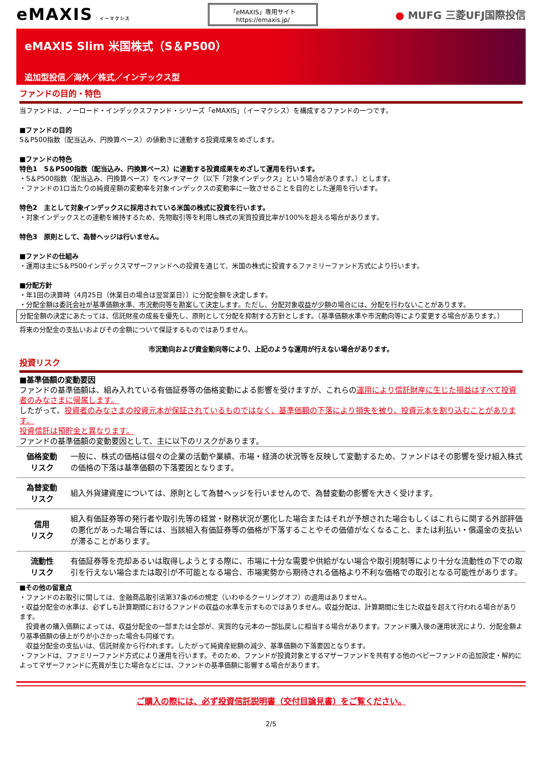eMAXIS イーマクシス
「eMAXIS」専用サイト
https://emaxis.jp/
● MUFG 三菱UFJ国際投信
eMAXIS Slim 米国株式（S＆P500）
追加型投信／海外／株式／インデックス型
ファンドの目的・特色
当ファンドは、ノーロード・インデックスファンド・シリーズ「eMAXIS」（イーマクシス）を構成するファンドの一つです。
■ファンドの目的
S＆P500指数（配当込み、円換算ベース）の値動きに連動する投資成果をめざします。
■ファンドの特色
特色1　S＆P500指数（配当込み、円換算ベース）に連動する投資成果をめざして運用を行います。
・S＆P500指数（配当込み、円換算ベース）をベンチマーク（以下「対象インデックス」という場合があります。）とします。
・ファンドの1口当たりの純資産額の変動率を対象インデックスの変動率に一致させることを目的とした運用を行います。
特色2　主として対象インデックスに採用されている米国の株式に投資を行います。
・対象インデックスとの連動を維持するため、先物取引等を利用し株式の実質投資比率が100%を超える場合があります。
特色3　原則として、為替ヘッジは行いません。
■ファンドの仕組み
・運用は主にS＆P500インデックスマザーファンドへの投資を通じて、米国の株式に投資するファミリーファンド方式により行います。
■分配方針
・年1回の決算時（4月25日（休業日の場合は翌営業日））に分配金額を決定します。
・分配金額は委託会社が基準価額水準、市況動向等を勘案して決定します。ただし、分配対象収益が少額の場合には、分配を行わないことがあります。
分配金額の決定にあたっては、信託財産の成長を優先し、原則として分配を抑制する方針とします。（基準価額水準や市況動向等により変更する場合があります。）
将来の分配金の支払いおよびその金額について保証するものではありません。
市況動向および資金動向等により、上記のような運用が行えない場合があります。
投資リスク
■基準価額の変動要因
ファンドの基準価額は、組み入れている有価証券等の価格変動による影響を受けますが、これらの運用により信託財産に生じた損益はすべて投資者のみなさまに帰属します。
したがって、投資者のみなさまの投資元本が保証されているものではなく、基準価額の下落により損失を被り、投資元本を割り込むことがあります。
投資信託は預貯金と異なります。
ファンドの基準価額の変動要因として、主に以下のリスクがあります。
| 価格変動 リスク | 一般に、株式の価格は個々の企業の活動や業績、市場・経済の状況等を反映して変動するため、ファンドはその影響を受け組入株式の価格の下落は基準価額の下落要因となります。 |
| 為替変動 リスク | 組入外貨建資産については、原則として為替ヘッジを行いませんので、為替変動の影響を大きく受けます。 |
| 信用 リスク | 組入有価証券等の発行者や取引先等の経営・財務状況が悪化した場合またはそれが予想された場合もしくはこれらに関する外部評価の悪化があった場合等には、当該組入有価証券等の価格が下落することやその価値がなくなること、または利払い・償還金の支払いが滞ることがあります。 |
| 流動性 リスク | 有価証券等を売却あるいは取得しようとする際に、市場に十分な需要や供給がない場合や取引規制等により十分な流動性の下での取引を行えない場合または取引が不可能となる場合、市場実勢から期待される価格より不利な価格での取引となる可能性があります。 |
■その他の留意点
・ファンドのお取引に関しては、金融商品取引法第37条の6の規定（いわゆるクーリングオフ）の適用はありません。
・収益分配金の水準は、必ずしも計算期間におけるファンドの収益の水準を示すものではありません。収益分配は、計算期間に生じた収益を超えて行われる場合があります。
　投資者の購入価額によっては、収益分配金の一部または全部が、実質的な元本の一部払戻しに相当する場合があります。ファンド購入後の運用状況により、分配金額より基準価額の値上がりが小さかった場合も同様です。
　収益分配金の支払いは、信託財産から行われます。したがって純資産総額の減少、基準価額の下落要因となります。
・ファンドは、ファミリーファンド方式により運用を行います。そのため、ファンドが投資対象とするマザーファンドを共有する他のベビーファンドの追加設定・解約によってマザーファンドに売買が生じた場合などには、ファンドの基準価額に影響する場合があります。
ご購入の際には、必ず投資信託説明書（交付目論見書）をご覧ください。
2/5